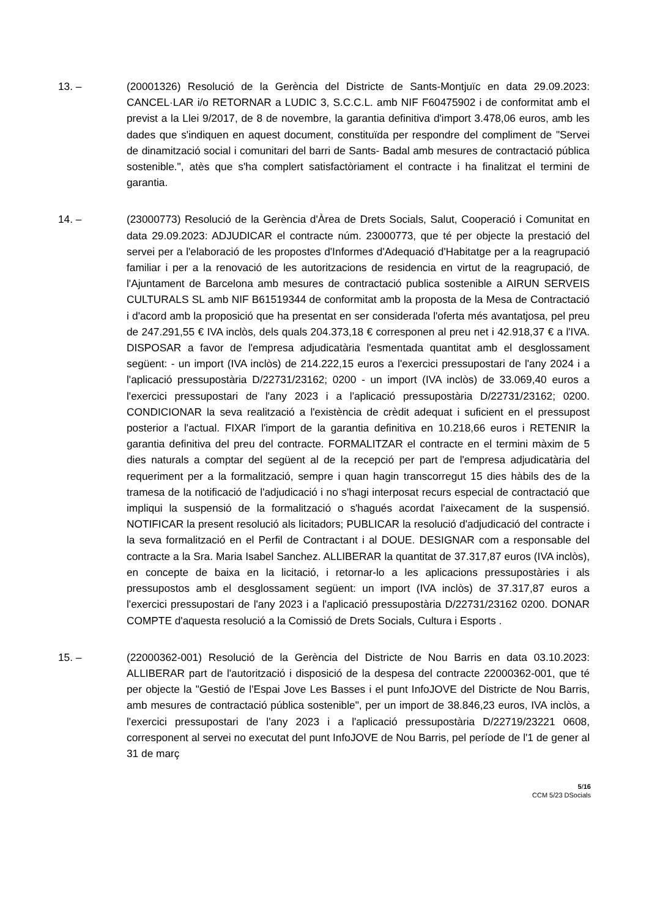13. – (20001326) Resolució de la Gerència del Districte de Sants-Montjuïc en data 29.09.2023: CANCEL·LAR i/o RETORNAR a LUDIC 3, S.C.C.L. amb NIF F60475902 i de conformitat amb el previst a la Llei 9/2017, de 8 de novembre, la garantia definitiva d'import 3.478,06 euros, amb les dades que s'indiquen en aquest document, constituïda per respondre del compliment de "Servei de dinamització social i comunitari del barri de Sants- Badal amb mesures de contractació pública sostenible.", atès que s'ha complert satisfactòriament el contracte i ha finalitzat el termini de garantia.
14. – (23000773) Resolució de la Gerència d'Àrea de Drets Socials, Salut, Cooperació i Comunitat en data 29.09.2023: ADJUDICAR el contracte núm. 23000773, que té per objecte la prestació del servei per a l'elaboració de les propostes d'Informes d'Adequació d'Habitatge per a la reagrupació familiar i per a la renovació de les autoritzacions de residencia en virtut de la reagrupació, de l'Ajuntament de Barcelona amb mesures de contractació publica sostenible a AIRUN SERVEIS CULTURALS SL amb NIF B61519344 de conformitat amb la proposta de la Mesa de Contractació i d'acord amb la proposició que ha presentat en ser considerada l'oferta més avantatjosa, pel preu de 247.291,55 € IVA inclòs, dels quals 204.373,18 € corresponen al preu net i 42.918,37 € a l'IVA. DISPOSAR a favor de l'empresa adjudicatària l'esmentada quantitat amb el desglossament següent: - un import (IVA inclòs) de 214.222,15 euros a l'exercici pressupostari de l'any 2024 i a l'aplicació pressupostària D/22731/23162; 0200 - un import (IVA inclòs) de 33.069,40 euros a l'exercici pressupostari de l'any 2023 i a l'aplicació pressupostària D/22731/23162; 0200. CONDICIONAR la seva realització a l'existència de crèdit adequat i suficient en el pressupost posterior a l'actual. FIXAR l'import de la garantia definitiva en 10.218,66 euros i RETENIR la garantia definitiva del preu del contracte. FORMALITZAR el contracte en el termini màxim de 5 dies naturals a comptar del següent al de la recepció per part de l'empresa adjudicatària del requeriment per a la formalització, sempre i quan hagin transcorregut 15 dies hàbils des de la tramesa de la notificació de l'adjudicació i no s'hagi interposat recurs especial de contractació que impliqui la suspensió de la formalització o s'hagués acordat l'aixecament de la suspensió. NOTIFICAR la present resolució als licitadors; PUBLICAR la resolució d'adjudicació del contracte i la seva formalització en el Perfil de Contractant i al DOUE. DESIGNAR com a responsable del contracte a la Sra. Maria Isabel Sanchez. ALLIBERAR la quantitat de 37.317,87 euros (IVA inclòs), en concepte de baixa en la licitació, i retornar-lo a les aplicacions pressupostàries i als pressupostos amb el desglossament següent: un import (IVA inclòs) de 37.317,87 euros a l'exercici pressupostari de l'any 2023 i a l'aplicació pressupostària D/22731/23162 0200. DONAR COMPTE d'aquesta resolució a la Comissió de Drets Socials, Cultura i Esports .
15. – (22000362-001) Resolució de la Gerència del Districte de Nou Barris en data 03.10.2023: ALLIBERAR part de l'autorització i disposició de la despesa del contracte 22000362-001, que té per objecte la "Gestió de l'Espai Jove Les Basses i el punt InfoJOVE del Districte de Nou Barris, amb mesures de contractació pública sostenible", per un import de 38.846,23 euros, IVA inclòs, a l'exercici pressupostari de l'any 2023 i a l'aplicació pressupostària D/22719/23221 0608, corresponent al servei no executat del punt InfoJOVE de Nou Barris, pel període de l'1 de gener al 31 de març
5/16
CCM 5/23 DSocials